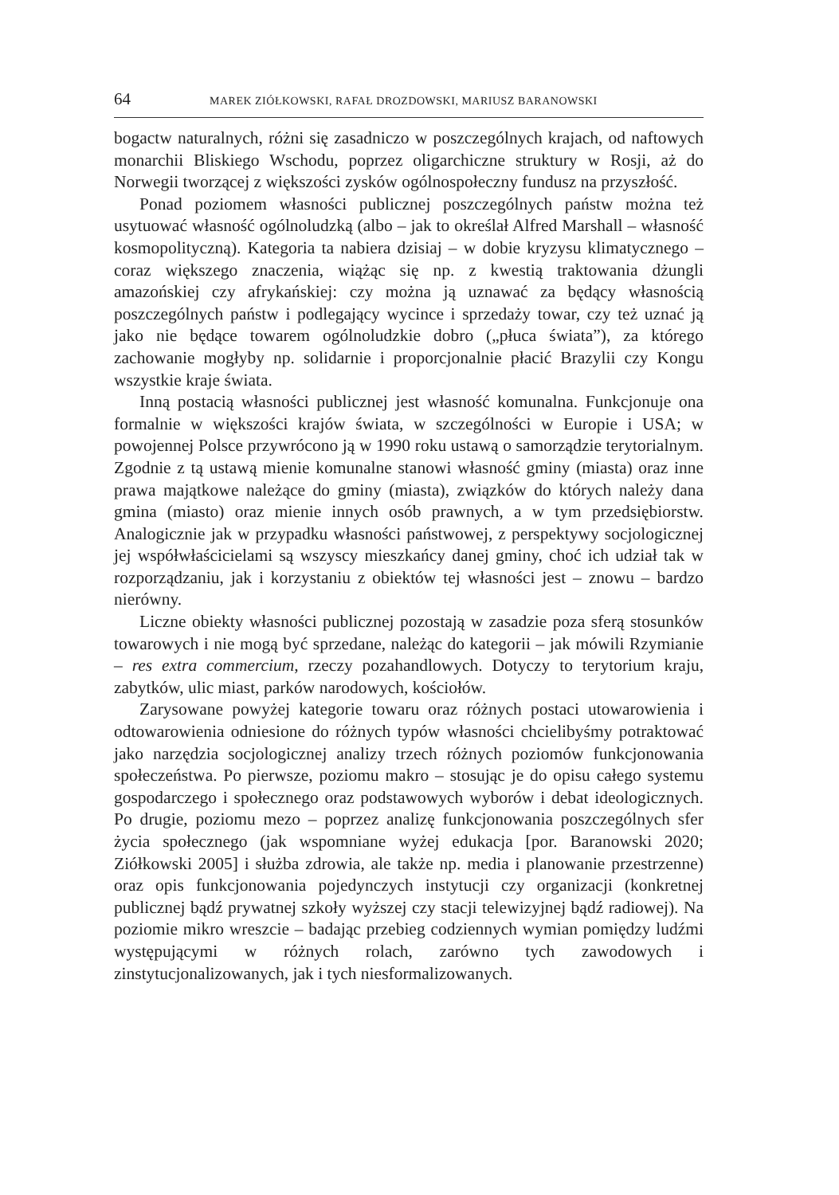64 MAREK ZIÓŁKOWSKI, RAFAŁ DROZDOWSKI, MARIUSZ BARANOWSKI
bogactw naturalnych, różni się zasadniczo w poszczególnych krajach, od naftowych monarchii Bliskiego Wschodu, poprzez oligarchiczne struktury w Rosji, aż do Norwegii tworzącej z większości zysków ogólnospołeczny fundusz na przyszłość.
Ponad poziomem własności publicznej poszczególnych państw można też usytuować własność ogólnoludzką (albo – jak to określał Alfred Marshall – własność kosmopolityczną). Kategoria ta nabiera dzisiaj – w dobie kryzysu klimatycznego – coraz większego znaczenia, wiążąc się np. z kwestią traktowania dżungli amazońskiej czy afrykańskiej: czy można ją uznawać za będący własnością poszczególnych państw i podlegający wycince i sprzedaży towar, czy też uznać ją jako nie będące towarem ogólnoludzkie dobro („płuca świata”), za którego zachowanie mogłyby np. solidarnie i proporcjonalnie płacić Brazylii czy Kongu wszystkie kraje świata.
Inną postacią własności publicznej jest własność komunalna. Funkcjonuje ona formalnie w większości krajów świata, w szczególności w Europie i USA; w powojennej Polsce przywrócono ją w 1990 roku ustawą o samorządzie terytorialnym. Zgodnie z tą ustawą mienie komunalne stanowi własność gminy (miasta) oraz inne prawa majątkowe należące do gminy (miasta), związków do których należy dana gmina (miasto) oraz mienie innych osób prawnych, a w tym przedsiębiorstw. Analogicznie jak w przypadku własności państwowej, z perspektywy socjologicznej jej współwłaścicielami są wszyscy mieszkańcy danej gminy, choć ich udział tak w rozporządzaniu, jak i korzystaniu z obiektów tej własności jest – znowu – bardzo nierówny.
Liczne obiekty własności publicznej pozostają w zasadzie poza sferą stosunków towarowych i nie mogą być sprzedane, należąc do kategorii – jak mówili Rzymianie – res extra commercium, rzeczy pozahandlowych. Dotyczy to terytorium kraju, zabytków, ulic miast, parków narodowych, kościołów.
Zarysowane powyżej kategorie towaru oraz różnych postaci utowarowienia i odtowarowienia odniesione do różnych typów własności chcielibyśmy potraktować jako narzędzia socjologicznej analizy trzech różnych poziomów funkcjonowania społeczeństwa. Po pierwsze, poziomu makro – stosując je do opisu całego systemu gospodarczego i społecznego oraz podstawowych wyborów i debat ideologicznych. Po drugie, poziomu mezo – poprzez analizę funkcjonowania poszczególnych sfer życia społecznego (jak wspomniane wyżej edukacja [por. Baranowski 2020; Ziółkowski 2005] i służba zdrowia, ale także np. media i planowanie przestrzenne) oraz opis funkcjonowania pojedynczych instytucji czy organizacji (konkretnej publicznej bądź prywatnej szkoły wyższej czy stacji telewizyjnej bądź radiowej). Na poziomie mikro wreszcie – badając przebieg codziennych wymian pomiędzy ludźmi występującymi w różnych rolach, zarówno tych zawodowych i zinstytucjonalizowanych, jak i tych niesformalizowanych.